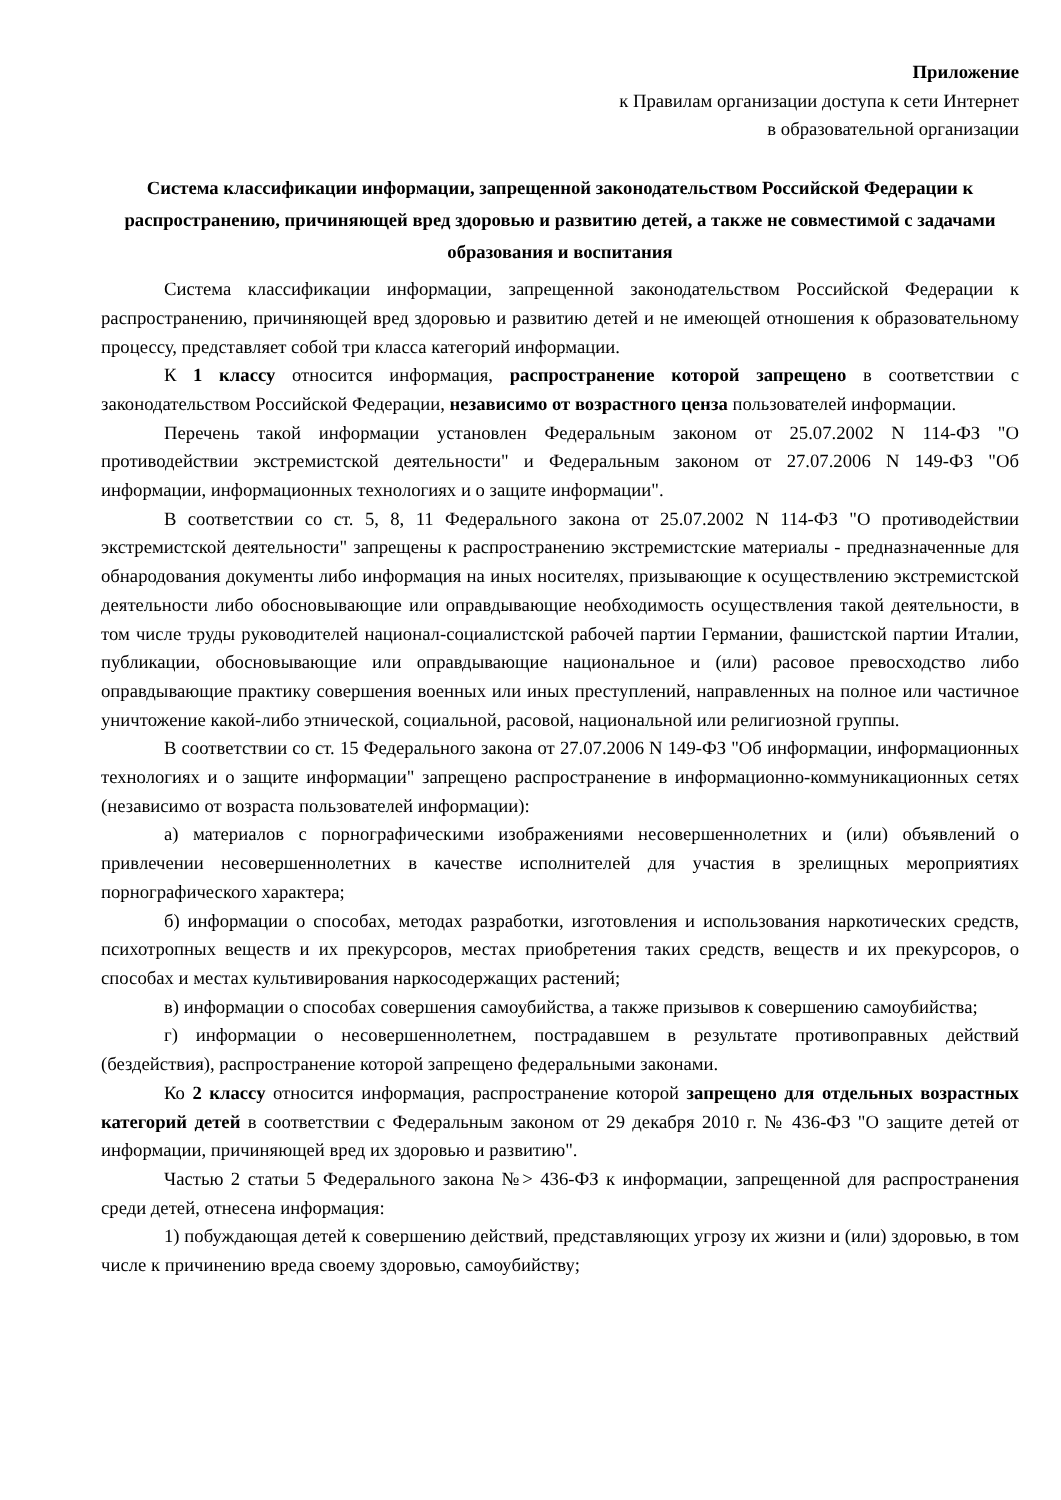Приложение
к Правилам организации доступа к сети Интернет
в образовательной организации
Система классификации информации, запрещенной законодательством Российской Федерации к распространению, причиняющей вред здоровью и развитию детей, а также не совместимой с задачами образования и воспитания
Система классификации информации, запрещенной законодательством Российской Федерации к распространению, причиняющей вред здоровью и развитию детей и не имеющей отношения к образовательному процессу, представляет собой три класса категорий информации.
К 1 классу относится информация, распространение которой запрещено в соответствии с законодательством Российской Федерации, независимо от возрастного ценза пользователей информации.
Перечень такой информации установлен Федеральным законом от 25.07.2002 N 114-ФЗ "О противодействии экстремистской деятельности" и Федеральным законом от 27.07.2006 N 149-ФЗ "Об информации, информационных технологиях и о защите информации".
В соответствии со ст. 5, 8, 11 Федерального закона от 25.07.2002 N 114-ФЗ "О противодействии экстремистской деятельности" запрещены к распространению экстремистские материалы - предназначенные для обнародования документы либо информация на иных носителях, призывающие к осуществлению экстремистской деятельности либо обосновывающие или оправдывающие необходимость осуществления такой деятельности, в том числе труды руководителей национал-социалистской рабочей партии Германии, фашистской партии Италии, публикации, обосновывающие или оправдывающие национальное и (или) расовое превосходство либо оправдывающие практику совершения военных или иных преступлений, направленных на полное или частичное уничтожение какой-либо этнической, социальной, расовой, национальной или религиозной группы.
В соответствии со ст. 15 Федерального закона от 27.07.2006 N 149-ФЗ "Об информации, информационных технологиях и о защите информации" запрещено распространение в информационно-коммуникационных сетях (независимо от возраста пользователей информации):
а) материалов с порнографическими изображениями несовершеннолетних и (или) объявлений о привлечении несовершеннолетних в качестве исполнителей для участия в зрелищных мероприятиях порнографического характера;
б) информации о способах, методах разработки, изготовления и использования наркотических средств, психотропных веществ и их прекурсоров, местах приобретения таких средств, веществ и их прекурсоров, о способах и местах культивирования наркосодержащих растений;
в) информации о способах совершения самоубийства, а также призывов к совершению самоубийства;
г) информации о несовершеннолетнем, пострадавшем в результате противоправных действий (бездействия), распространение которой запрещено федеральными законами.
Ко 2 классу относится информация, распространение которой запрещено для отдельных возрастных категорий детей в соответствии с Федеральным законом от 29 декабря 2010 г. № 436-ФЗ "О защите детей от информации, причиняющей вред их здоровью и развитию".
Частью 2 статьи 5 Федерального закона №> 436-ФЗ к информации, запрещенной для распространения среди детей, отнесена информация:
1) побуждающая детей к совершению действий, представляющих угрозу их жизни и (или) здоровью, в том числе к причинению вреда своему здоровью, самоубийству;